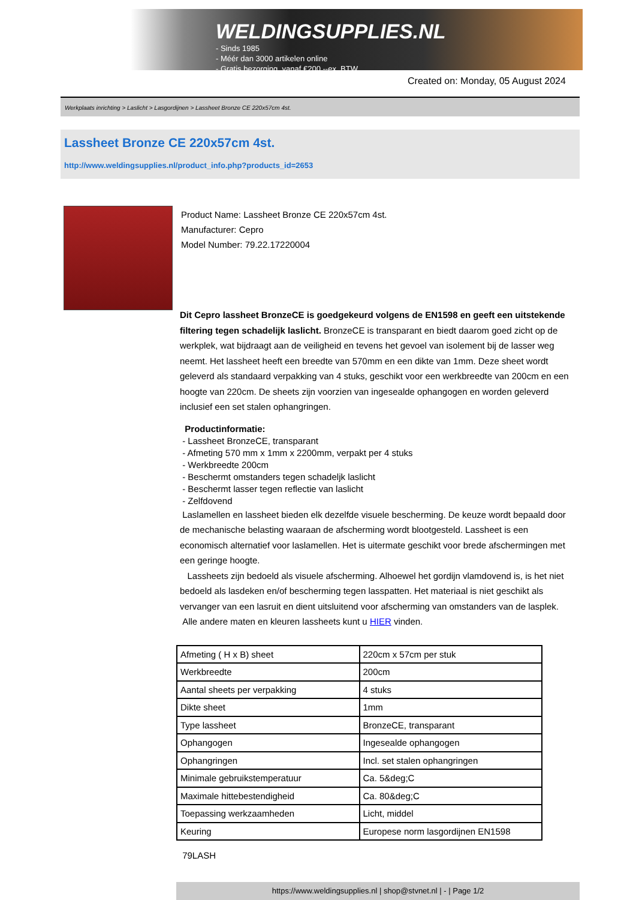WELDINGSUPPLIES.NL
- Sinds 1985
- Méér dan 3000 artikelen online
- Gratis bezorging, vanaf €200,--ex. BTW
Created on: Monday, 05 August 2024
Werkplaats inrichting > Laslicht > Lasgordijnen > Lassheet Bronze CE 220x57cm 4st.
Lassheet Bronze CE 220x57cm 4st.
http://www.weldingsupplies.nl/product_info.php?products_id=2653
Product Name: Lassheet Bronze CE 220x57cm 4st.
Manufacturer: Cepro
Model Number: 79.22.17220004
Dit Cepro lassheet BronzeCE is goedgekeurd volgens de EN1598 en geeft een uitstekende filtering tegen schadelijk laslicht. BronzeCE is transparant en biedt daarom goed zicht op de werkplek, wat bijdraagt aan de veiligheid en tevens het gevoel van isolement bij de lasser weg neemt. Het lassheet heeft een breedte van 570mm en een dikte van 1mm. Deze sheet wordt geleverd als standaard verpakking van 4 stuks, geschikt voor een werkbreedte van 200cm en een hoogte van 220cm. De sheets zijn voorzien van ingesealde ophangogen en worden geleverd inclusief een set stalen ophangringen.
Productinformatie:
- Lassheet BronzeCE, transparant
- Afmeting 570 mm x 1mm x 2200mm, verpakt per 4 stuks
- Werkbreedte 200cm
- Beschermt omstanders tegen schadeljk laslicht
- Beschermt lasser tegen reflectie van laslicht
- Zelfdovend
Laslamellen en lassheet bieden elk dezelfde visuele bescherming. De keuze wordt bepaald door de mechanische belasting waaraan de afscherming wordt blootgesteld. Lassheet is een economisch alternatief voor laslamellen. Het is uitermate geschikt voor brede afschermingen met een geringe hoogte.
Lassheets zijn bedoeld als visuele afscherming. Alhoewel het gordijn vlamdovend is, is het niet bedoeld als lasdeken en/of bescherming tegen lasspatten. Het materiaal is niet geschikt als vervanger van een lasruit en dient uitsluitend voor afscherming van omstanders van de lasplek.
Alle andere maten en kleuren lassheets kunt u HIER vinden.
| Afmeting ( H x B) sheet | 220cm x 57cm per stuk |
| Werkbreedte | 200cm |
| Aantal sheets per verpakking | 4 stuks |
| Dikte sheet | 1mm |
| Type lassheet | BronzeCE, transparant |
| Ophangogen | Ingesealde ophangogen |
| Ophangringen | Incl. set stalen ophangringen |
| Minimale gebruikstemperatuur | Ca. 5&deg;C |
| Maximale hittebestendigheid | Ca. 80&deg;C |
| Toepassing werkzaamheden | Licht, middel |
| Keuring | Europese norm lasgordijnen EN1598 |
79LASH
https://www.weldingsupplies.nl | shop@stvnet.nl | - | Page 1/2